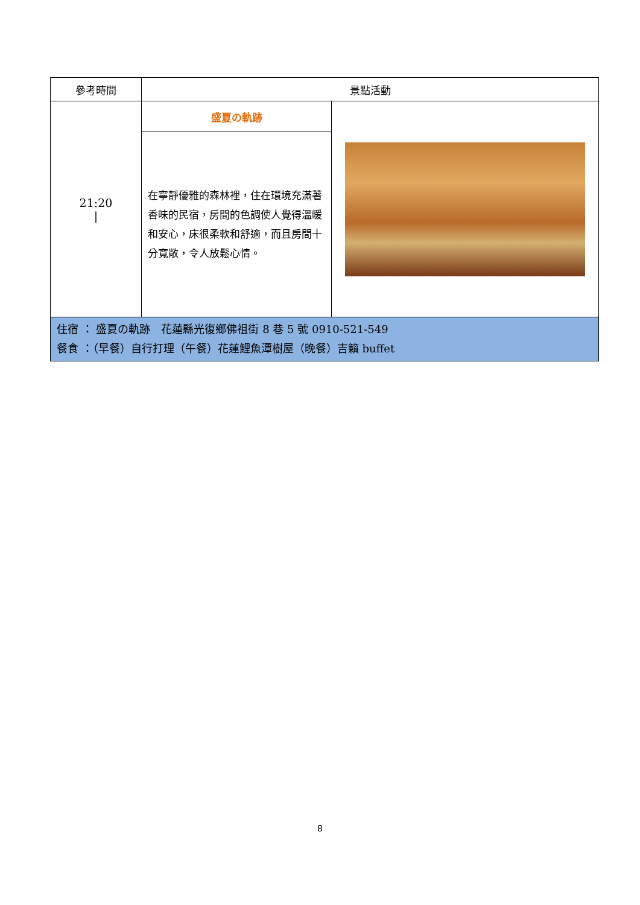| 參考時間 | 景點活動 | |
| --- | --- | --- |
| 21:20 / | 盛夏の軌跡 | |
| | 在寧靜優雅的森林裡，住在環境充滿著香味的民宿，房間的色調使人覺得溫暖和安心，床很柔軟和舒適，而且房間十分寬敞，令人放鬆心情。 | |
| 住宿 ： 盛夏の軌跡 花蓮縣光復鄉佛祖街 8 巷 5 號 0910-521-549 餐食 ：（早餐）自行打理（午餐）花蓮鯉魚潭樹屋（晚餐）吉籟 buffet | | |
8